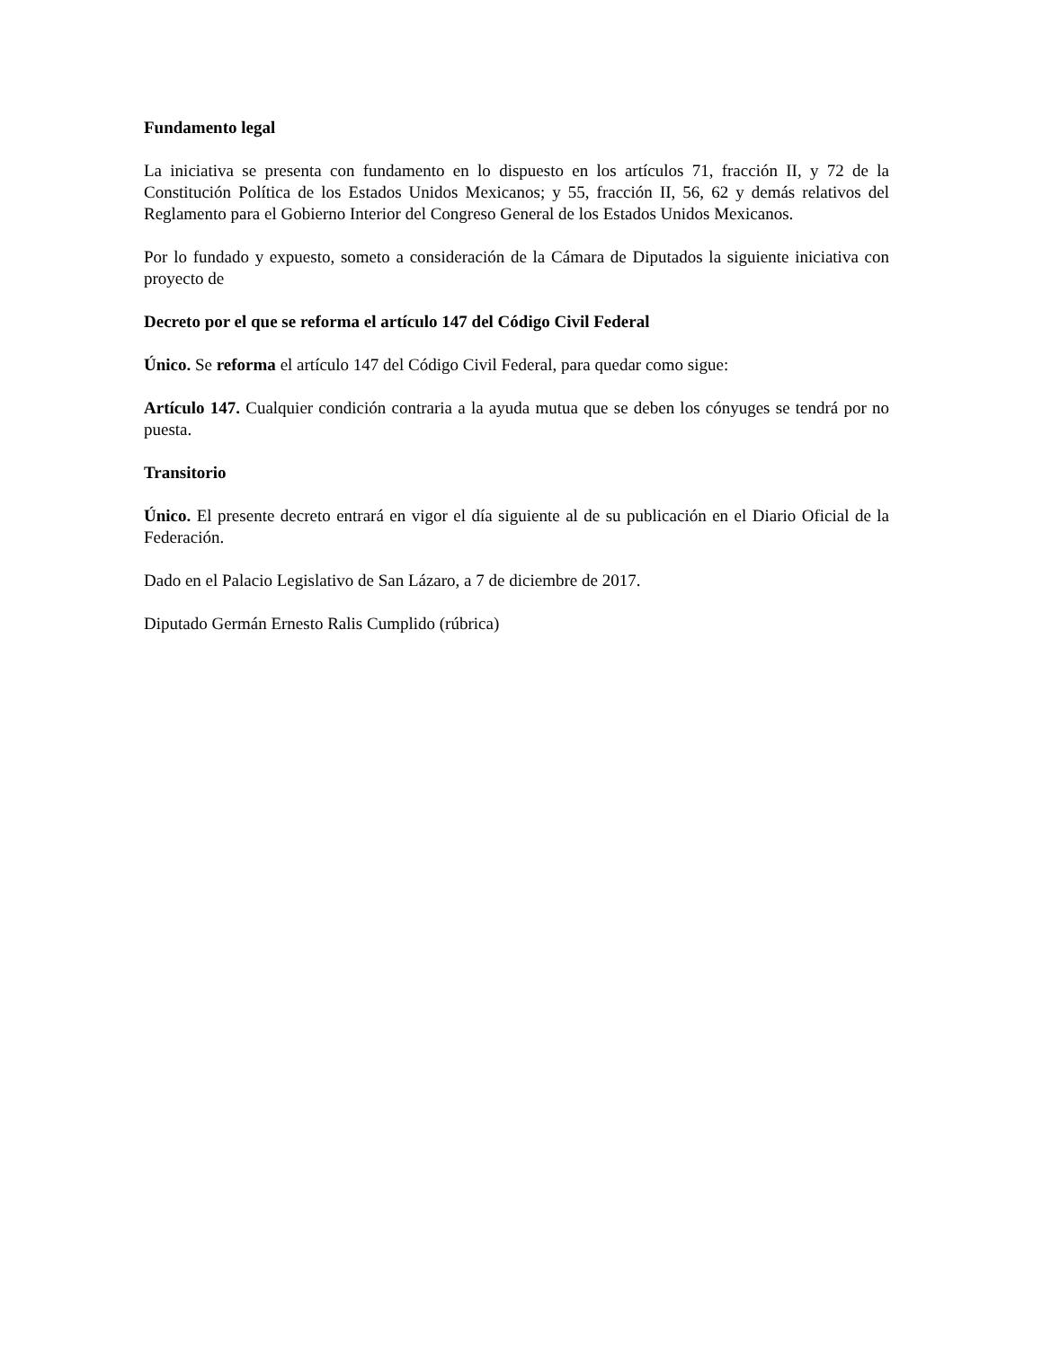Fundamento legal
La iniciativa se presenta con fundamento en lo dispuesto en los artículos 71, fracción II, y 72 de la Constitución Política de los Estados Unidos Mexicanos; y 55, fracción II, 56, 62 y demás relativos del Reglamento para el Gobierno Interior del Congreso General de los Estados Unidos Mexicanos.
Por lo fundado y expuesto, someto a consideración de la Cámara de Diputados la siguiente iniciativa con proyecto de
Decreto por el que se reforma el artículo 147 del Código Civil Federal
Único. Se reforma el artículo 147 del Código Civil Federal, para quedar como sigue:
Artículo 147. Cualquier condición contraria a la ayuda mutua que se deben los cónyuges se tendrá por no puesta.
Transitorio
Único. El presente decreto entrará en vigor el día siguiente al de su publicación en el Diario Oficial de la Federación.
Dado en el Palacio Legislativo de San Lázaro, a 7 de diciembre de 2017.
Diputado Germán Ernesto Ralis Cumplido (rúbrica)